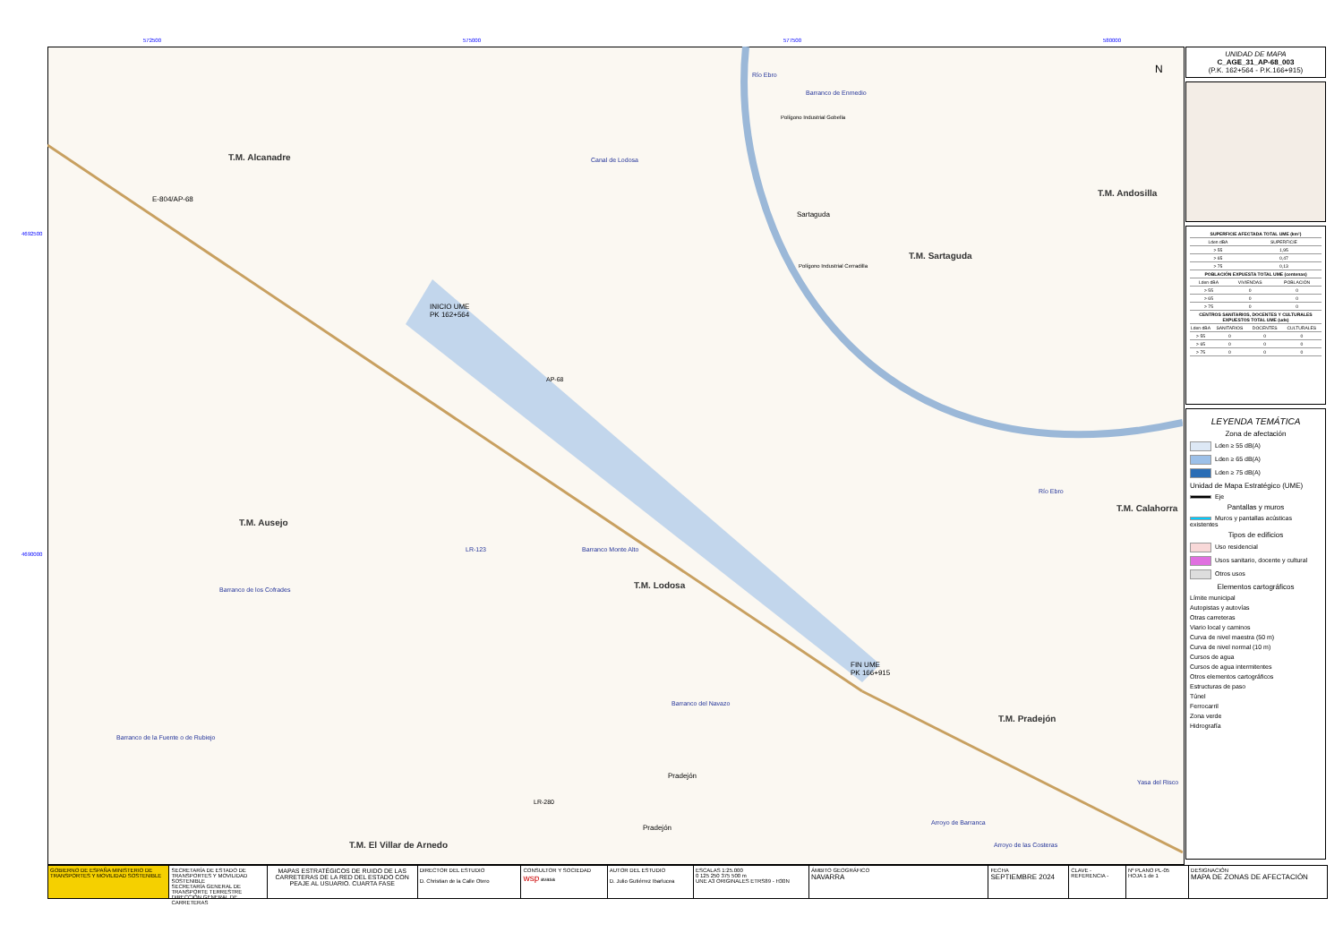572500 575000 577500 580000
4692500
4690000
T.M. Alcanadre
T.M. Andosilla
T.M. Sartaguda
Sartaguda
INICIO UME
PK 162+564
FIN UME
PK 166+915
T.M. Ausejo
T.M. Lodosa
T.M. Calahorra
T.M. Pradejón
T.M. El Villar de Arnedo
Pradejón
Pradejón
Polígono Industrial Gobella
Polígono Industrial Cerradilla
E-804/AP-68
LR-123
LR-280
Canal de Lodosa
Río Ebro
Barranco de Enmedio
Barranco de los Cofrades
Barranco de la Fuente o de Rubiejo
Barranco Monte Alto
Barranco del Navazo
Arroyo de Barranca
Arroyo de las Costeras
Yasa del Risco
Río Ebro
AP-68
N
UNIDAD DE MAPA
C_AGE_31_AP-68_003
(P.K. 162+564 - P.K.166+915)
| SUPERFICIE AFECTADA TOTAL UME (km²) | |
| --- | --- |
| Lden dBA | SUPERFICIE |
| > 55 | 1,95 |
| > 65 | 0,47 |
| > 75 | 0,13 |
| POBLACIÓN EXPUESTA TOTAL UME (centenas) | | |
| --- | --- | --- |
| Lden dBA | VIVIENDAS | POBLACIÓN |
| > 55 | 0 | 0 |
| > 65 | 0 | 0 |
| > 75 | 0 | 0 |
| CENTROS SANITARIOS, DOCENTES Y CULTURALES EXPUESTOS TOTAL UME (uds) | | | |
| --- | --- | --- | --- |
| Lden dBA | SANITARIOS | DOCENTES | CULTURALES |
| > 55 | 0 | 0 | 0 |
| > 65 | 0 | 0 | 0 |
| > 75 | 0 | 0 | 0 |
LEYENDA TEMÁTICA
Zona de afectación
Lden ≥ 55 dB(A)
Lden ≥ 65 dB(A)
Lden ≥ 75 dB(A)
Unidad de Mapa Estratégico (UME)
Eje
Pantallas y muros
Muros y pantallas acústicas existentes
Tipos de edificios
Uso residencial
Usos sanitario, docente y cultural
Otros usos
Elementos cartográficos
Límite municipal
Autopistas y autovías
Otras carreteras
Viario local y caminos
Curva de nivel maestra (50 m)
Curva de nivel normal (10 m)
Cursos de agua
Cursos de agua intermitentes
Otros elementos cartográficos
Estructuras de paso
Túnel
Ferrocarril
Zona verde
Hidrografía
GOBIERNO DE ESPAÑA MINISTERIO DE TRANSPORTES Y MOVILIDAD SOSTENIBLE
SECRETARÍA DE ESTADO DE TRANSPORTES Y MOVILIDAD SOSTENIBLE
SECRETARÍA GENERAL DE TRANSPORTE TERRESTRE
DIRECCIÓN GENERAL DE CARRETERAS
MAPAS ESTRATÉGICOS DE RUIDO DE LAS CARRETERAS DE LA RED DEL ESTADO CON PEAJE AL USUARIO. CUARTA FASE
DIRECTOR DEL ESTUDIO
D. Christian de la Calle Otero
CONSULTOR Y SOCIEDAD
wsp avasa
AUTOR DEL ESTUDIO
D. Julio Gutiérrez Ibarlucea
ESCALAS 1:25.000
0 125 250 375 500 m
UNE A3 ORIGINALES ETRS89 - H30N
ÁMBITO GEOGRÁFICO
NAVARRA
FECHA
SEPTIEMBRE 2024
CLAVE -
REFERENCIA -
Nº PLANO PL-05
HOJA 1 de 1
DESIGNACIÓN
MAPA DE ZONAS DE AFECTACIÓN